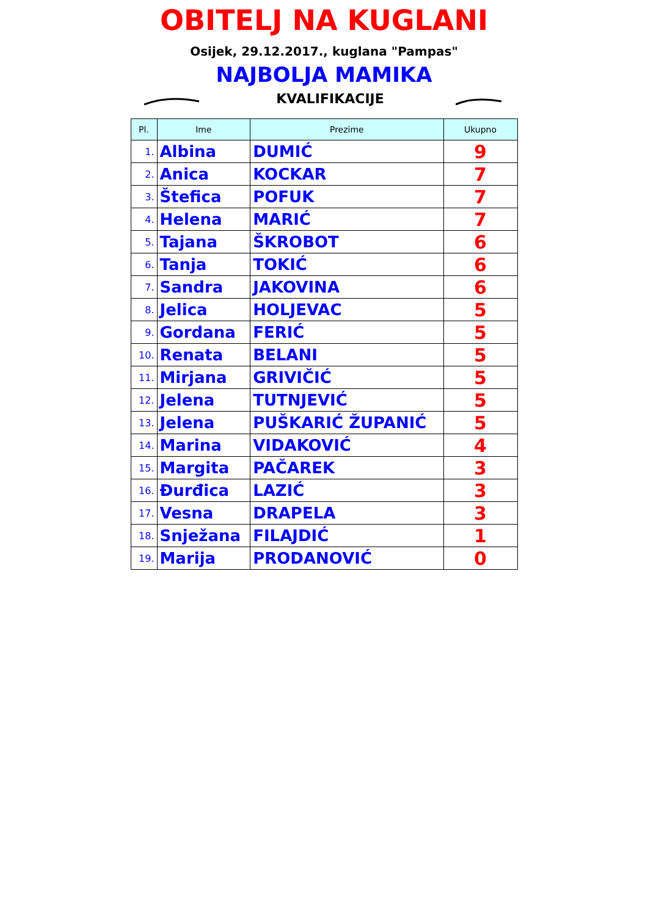OBITELJ NA KUGLANI
Osijek, 29.12.2017., kuglana "Pampas"
NAJBOLJA MAMIKA
KVALIFIKACIJE
| Pl. | Ime | Prezime | Ukupno |
| --- | --- | --- | --- |
| 1. | Albina | DUMIĆ | 9 |
| 2. | Anica | KOCKAR | 7 |
| 3. | Štefica | POFUK | 7 |
| 4. | Helena | MARIĆ | 7 |
| 5. | Tajana | ŠKROBOT | 6 |
| 6. | Tanja | TOKIĆ | 6 |
| 7. | Sandra | JAKOVINA | 6 |
| 8. | Jelica | HOLJEVAC | 5 |
| 9. | Gordana | FERIĆ | 5 |
| 10. | Renata | BELANI | 5 |
| 11. | Mirjana | GRIVIČIĆ | 5 |
| 12. | Jelena | TUTNJEVIĆ | 5 |
| 13. | Jelena | PUŠKARIĆ ŽUPANIĆ | 5 |
| 14. | Marina | VIDAKOVIĆ | 4 |
| 15. | Margita | PAČAREK | 3 |
| 16. | Đurđica | LAZIĆ | 3 |
| 17. | Vesna | DRAPELA | 3 |
| 18. | Snježana | FILAJDIĆ | 1 |
| 19. | Marija | PRODANOVIĆ | 0 |